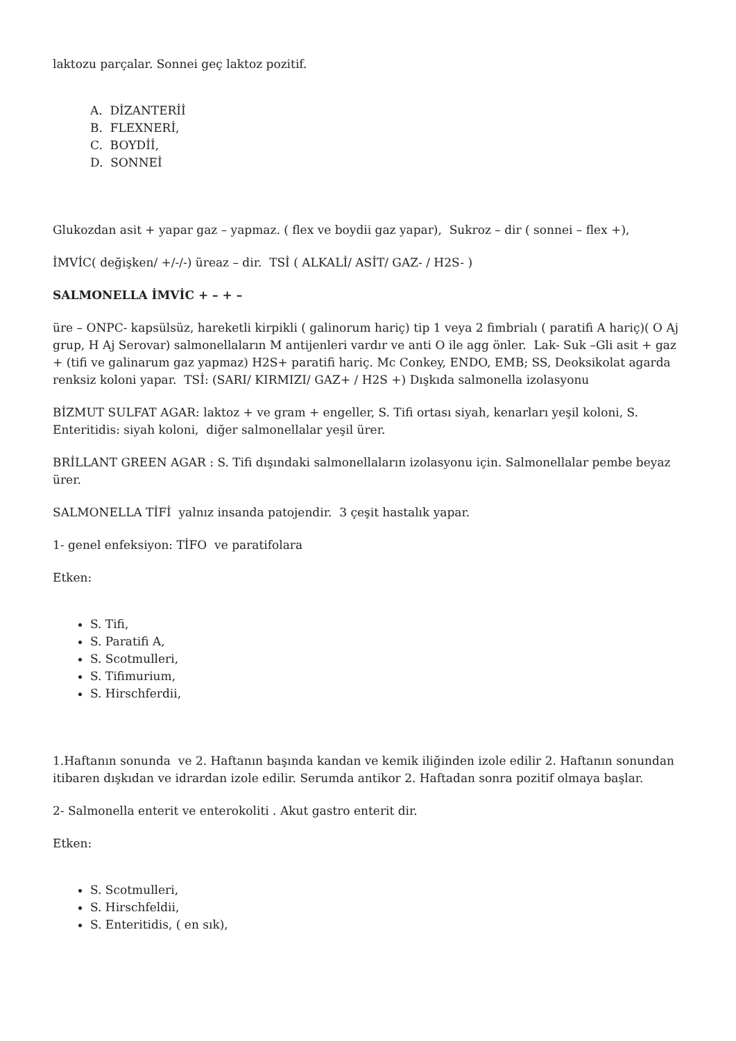laktozu parçalar. Sonnei geç laktoz pozitif.
A. DİZANTERİİ
B. FLEXNERİ,
C. BOYDİİ,
D. SONNEİ
Glukozdan asit + yapar gaz – yapmaz. ( flex ve boydii gaz yapar), Sukroz – dir ( sonnei – flex +),
İMVİC( değişken/ +/-/-) üreaz – dir. TSİ ( ALKALİ/ ASİT/ GAZ- / H2S- )
SALMONELLA İMVİC + – + –
üre – ONPC- kapsülsüz, hareketli kirpikli ( galinorum hariç) tip 1 veya 2 fimbrialı ( paratifi A hariç)( O Aj grup, H Aj Serovar) salmonellaların M antijenleri vardır ve anti O ile agg önler. Lak- Suk –Gli asit + gaz + (tifi ve galinarum gaz yapmaz) H2S+ paratifi hariç. Mc Conkey, ENDO, EMB; SS, Deoksikolat agarda renksiz koloni yapar. TSİ: (SARI/ KIRMIZI/ GAZ+ / H2S +) Dışkıda salmonella izolasyonu
BİZMUT SULFAT AGAR: laktoz + ve gram + engeller, S. Tifi ortası siyah, kenarları yeşil koloni, S. Enteritidis: siyah koloni, diğer salmonellalar yeşil ürer.
BRİLLANT GREEN AGAR : S. Tifi dışındaki salmonellaların izolasyonu için. Salmonellalar pembe beyaz ürer.
SALMONELLA TİFİ yalnız insanda patojendir. 3 çeşit hastalık yapar.
1- genel enfeksiyon: TİFO ve paratifolara
Etken:
S. Tifi,
S. Paratifi A,
S. Scotmulleri,
S. Tifimurium,
S. Hirschferdii,
1.Haftanın sonunda ve 2. Haftanın başında kandan ve kemik iliğinden izole edilir 2. Haftanın sonundan itibaren dışkıdan ve idrardan izole edilir. Serumda antikor 2. Haftadan sonra pozitif olmaya başlar.
2- Salmonella enterit ve enterokoliti . Akut gastro enterit dir.
Etken:
S. Scotmulleri,
S. Hirschfeldii,
S. Enteritidis, ( en sık),